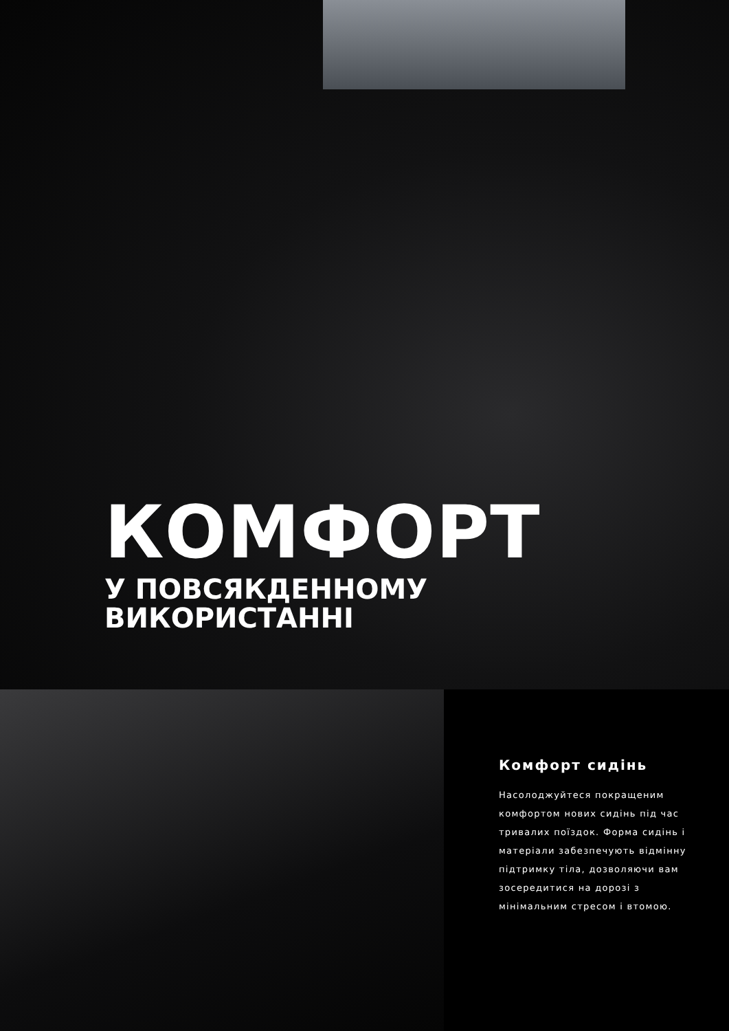КОМФОРТ
У ПОВСЯКДЕННОМУ
ВИКОРИСТАННІ
Комфорт сидінь
Насолоджуйтеся покращеним комфортом нових сидінь під час тривалих поїздок. Форма сидінь і матеріали забезпечують відмінну підтримку тіла, дозволяючи вам зосередитися на дорозі з мінімальним стресом і втомою.